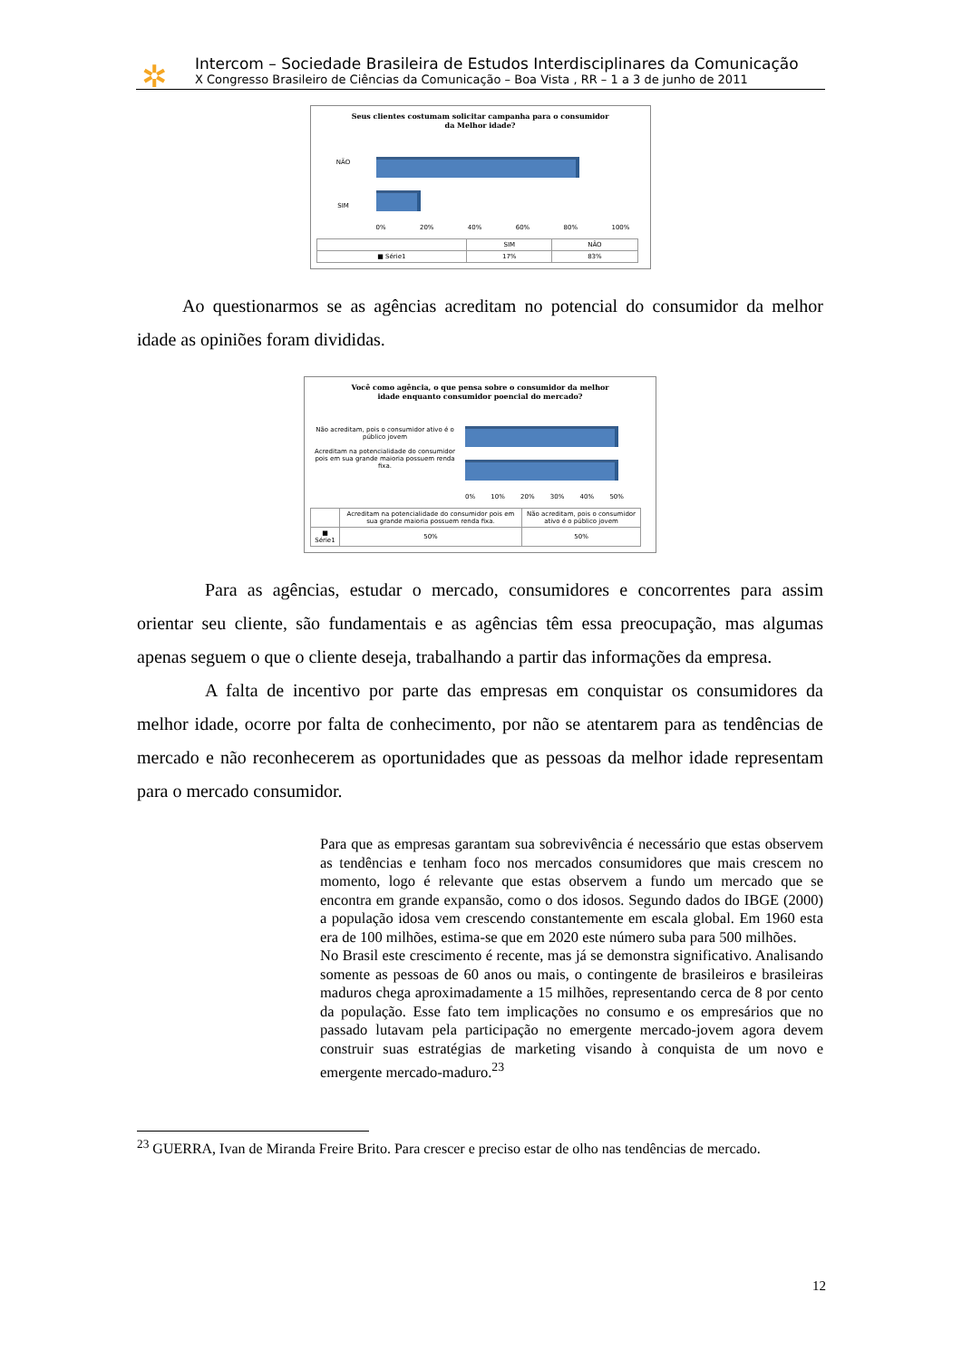✲
Intercom – Sociedade Brasileira de Estudos Interdisciplinares da Comunicação
X Congresso Brasileiro de Ciências da Comunicação – Boa Vista , RR – 1 a 3 de junho de 2011
Seus clientes costumam solicitar campanha para o consumidor
da Melhor idade?
NÃO
SIM
0% 20% 40% 60% 80% 100%
| | SIM | NÃO |
| --- | --- | --- |
| ■ Série1 | 17% | 83% |
Ao questionarmos se as agências acreditam no potencial do consumidor da melhor idade as opiniões foram divididas.
Você como agência, o que pensa sobre o consumidor da melhor
idade enquanto consumidor poencial do mercado?
Não acreditam, pois o consumidor ativo é o público jovem
Acreditam na potencialidade do consumidor pois em sua grande maioria possuem renda fixa.
0% 10% 20% 30% 40% 50%
| | Acreditam na potencialidade do consumidor pois em sua grande maioria possuem renda fixa. | Não acreditam, pois o consumidor ativo é o público jovem |
| --- | --- | --- |
| ■ Série1 | 50% | 50% |
Para as agências, estudar o mercado, consumidores e concorrentes para assim orientar seu cliente, são fundamentais e as agências têm essa preocupação, mas algumas apenas seguem o que o cliente deseja, trabalhando a partir das informações da empresa.
A falta de incentivo por parte das empresas em conquistar os consumidores da melhor idade, ocorre por falta de conhecimento, por não se atentarem para as tendências de mercado e não reconhecerem as oportunidades que as pessoas da melhor idade representam para o mercado consumidor.
Para que as empresas garantam sua sobrevivência é necessário que estas observem as tendências e tenham foco nos mercados consumidores que mais crescem no momento, logo é relevante que estas observem a fundo um mercado que se encontra em grande expansão, como o dos idosos. Segundo dados do IBGE (2000) a população idosa vem crescendo constantemente em escala global. Em 1960 esta era de 100 milhões, estima-se que em 2020 este número suba para 500 milhões.
No Brasil este crescimento é recente, mas já se demonstra significativo. Analisando somente as pessoas de 60 anos ou mais, o contingente de brasileiros e brasileiras maduros chega aproximadamente a 15 milhões, representando cerca de 8 por cento da população. Esse fato tem implicações no consumo e os empresários que no passado lutavam pela participação no emergente mercado-jovem agora devem construir suas estratégias de marketing visando à conquista de um novo e emergente mercado-maduro.<sup>23</sup>
<sup>23</sup> GUERRA, Ivan de Miranda Freire Brito. Para crescer e preciso estar de olho nas tendências de mercado.
12